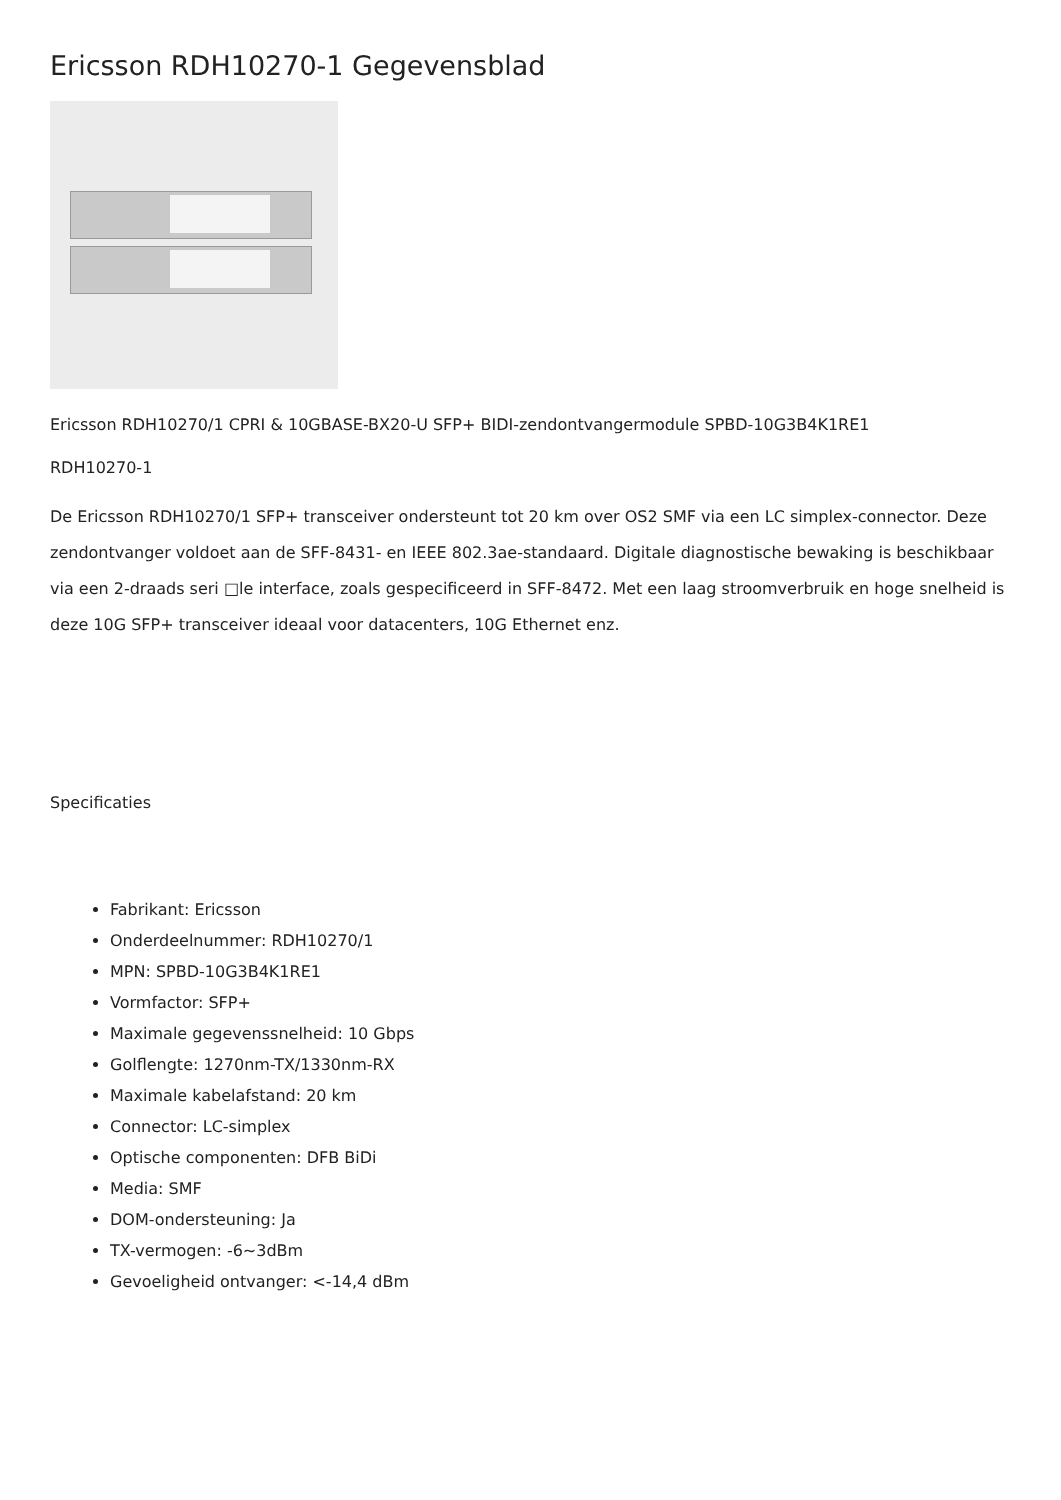Ericsson RDH10270-1 Gegevensblad
Ericsson RDH10270/1 CPRI & 10GBASE-BX20-U SFP+ BIDI-zendontvangermodule SPBD-10G3B4K1RE1
RDH10270-1
De Ericsson RDH10270/1 SFP+ transceiver ondersteunt tot 20 km over OS2 SMF via een LC simplex-connector. Deze zendontvanger voldoet aan de SFF-8431- en IEEE 802.3ae-standaard. Digitale diagnostische bewaking is beschikbaar via een 2-draads seri □le interface, zoals gespecificeerd in SFF-8472. Met een laag stroomverbruik en hoge snelheid is deze 10G SFP+ transceiver ideaal voor datacenters, 10G Ethernet enz.
Specificaties
Fabrikant: Ericsson
Onderdeelnummer: RDH10270/1
MPN: SPBD-10G3B4K1RE1
Vormfactor: SFP+
Maximale gegevenssnelheid: 10 Gbps
Golflengte: 1270nm-TX/1330nm-RX
Maximale kabelafstand: 20 km
Connector: LC-simplex
Optische componenten: DFB BiDi
Media: SMF
DOM-ondersteuning: Ja
TX-vermogen: -6~3dBm
Gevoeligheid ontvanger: <-14,4 dBm